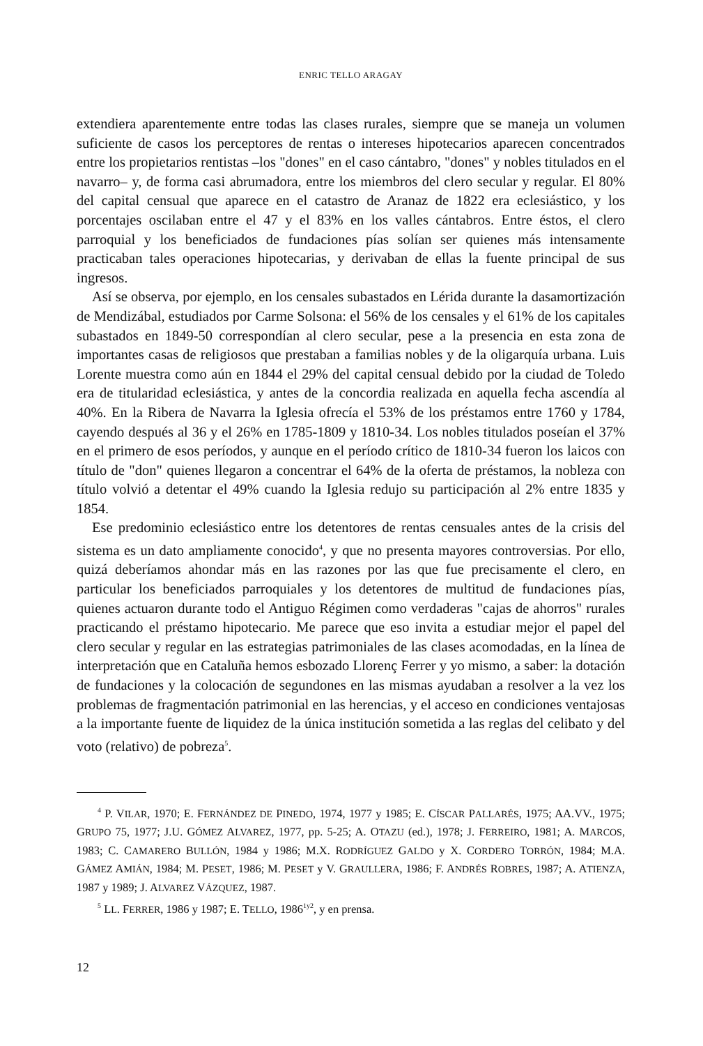ENRIC TELLO ARAGAY
extendiera aparentemente entre todas las clases rurales, siempre que se maneja un volumen suficiente de casos los perceptores de rentas o intereses hipotecarios aparecen concentrados entre los propietarios rentistas –los "dones" en el caso cántabro, "dones" y nobles titulados en el navarro– y, de forma casi abrumadora, entre los miembros del clero secular y regular. El 80% del capital censual que aparece en el catastro de Aranaz de 1822 era eclesiástico, y los porcentajes oscilaban entre el 47 y el 83% en los valles cántabros. Entre éstos, el clero parroquial y los beneficiados de fundaciones pías solían ser quienes más intensamente practicaban tales operaciones hipotecarias, y derivaban de ellas la fuente principal de sus ingresos.
Así se observa, por ejemplo, en los censales subastados en Lérida durante la dasamortización de Mendizábal, estudiados por Carme Solsona: el 56% de los censales y el 61% de los capitales subastados en 1849-50 correspondían al clero secular, pese a la presencia en esta zona de importantes casas de religiosos que prestaban a familias nobles y de la oligarquía urbana. Luis Lorente muestra como aún en 1844 el 29% del capital censual debido por la ciudad de Toledo era de titularidad eclesiástica, y antes de la concordia realizada en aquella fecha ascendía al 40%. En la Ribera de Navarra la Iglesia ofrecía el 53% de los préstamos entre 1760 y 1784, cayendo después al 36 y el 26% en 1785-1809 y 1810-34. Los nobles titulados poseían el 37% en el primero de esos períodos, y aunque en el período crítico de 1810-34 fueron los laicos con título de "don" quienes llegaron a concentrar el 64% de la oferta de préstamos, la nobleza con título volvió a detentar el 49% cuando la Iglesia redujo su participación al 2% entre 1835 y 1854.
Ese predominio eclesiástico entre los detentores de rentas censuales antes de la crisis del sistema es un dato ampliamente conocido<sup>4</sup>, y que no presenta mayores controversias. Por ello, quizá deberíamos ahondar más en las razones por las que fue precisamente el clero, en particular los beneficiados parroquiales y los detentores de multitud de fundaciones pías, quienes actuaron durante todo el Antiguo Régimen como verdaderas "cajas de ahorros" rurales practicando el préstamo hipotecario. Me parece que eso invita a estudiar mejor el papel del clero secular y regular en las estrategias patrimoniales de las clases acomodadas, en la línea de interpretación que en Cataluña hemos esbozado Llorenç Ferrer y yo mismo, a saber: la dotación de fundaciones y la colocación de segundones en las mismas ayudaban a resolver a la vez los problemas de fragmentación patrimonial en las herencias, y el acceso en condiciones ventajosas a la importante fuente de liquidez de la única institución sometida a las reglas del celibato y del voto (relativo) de pobreza<sup>5</sup>.
<sup>4</sup> P. VILAR, 1970; E. FERNÁNDEZ DE PINEDO, 1974, 1977 y 1985; E. CÍSCAR PALLARÉS, 1975; AA.VV., 1975; GRUPO 75, 1977; J.U. GÓMEZ ALVAREZ, 1977, pp. 5-25; A. OTAZU (ed.), 1978; J. FERREIRO, 1981; A. MARCOS, 1983; C. CAMARERO BULLÓN, 1984 y 1986; M.X. RODRÍGUEZ GALDO y X. CORDERO TORRÓN, 1984; M.A. GÁMEZ AMIÁN, 1984; M. PESET, 1986; M. PESET y V. GRAULLERA, 1986; F. ANDRÉS ROBRES, 1987; A. ATIENZA, 1987 y 1989; J. ALVAREZ VÁZQUEZ, 1987.
<sup>5</sup> LL. FERRER, 1986 y 1987; E. TELLO, 1986<sup>1y2</sup>, y en prensa.
12